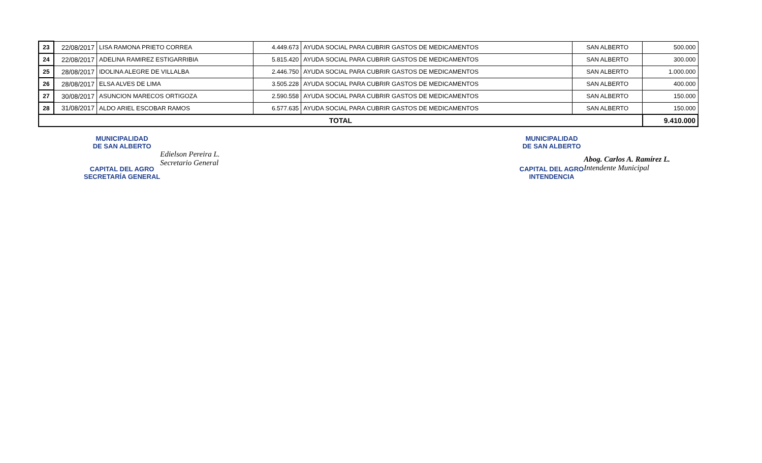| 23 | 22/08/2017 | LISA RAMONA PRIETO CORREA | 4.449.673 | AYUDA SOCIAL PARA CUBRIR GASTOS DE MEDICAMENTOS | SAN ALBERTO | 500.000 |
| 24 | 22/08/2017 | ADELINA RAMIREZ ESTIGARRIBIA | 5.815.420 | AYUDA SOCIAL PARA CUBRIR GASTOS DE MEDICAMENTOS | SAN ALBERTO | 300.000 |
| 25 | 28/08/2017 | IDOLINA ALEGRE DE VILLALBA | 2.446.750 | AYUDA SOCIAL PARA CUBRIR GASTOS DE MEDICAMENTOS | SAN ALBERTO | 1.000.000 |
| 26 | 28/08/2017 | ELSA ALVES DE LIMA | 3.505.228 | AYUDA SOCIAL PARA CUBRIR GASTOS DE MEDICAMENTOS | SAN ALBERTO | 400.000 |
| 27 | 30/08/2017 | ASUNCION MARECOS ORTIGOZA | 2.590.558 | AYUDA SOCIAL PARA CUBRIR GASTOS DE MEDICAMENTOS | SAN ALBERTO | 150.000 |
| 28 | 31/08/2017 | ALDO ARIEL ESCOBAR RAMOS | 6.577.635 | AYUDA SOCIAL PARA CUBRIR GASTOS DE MEDICAMENTOS | SAN ALBERTO | 150.000 |
| TOTAL | | | | | | 9.410.000 |
MUNICIPALIDAD
DE SAN ALBERTO
CAPITAL DEL AGRO
SECRETARÍA GENERAL
Edielson Pereira L.
Secretario General
MUNICIPALIDAD
DE SAN ALBERTO
CAPITAL DEL AGRO
INTENDENCIA
Abog. Carlos A. Ramírez L.
Intendente Municipal